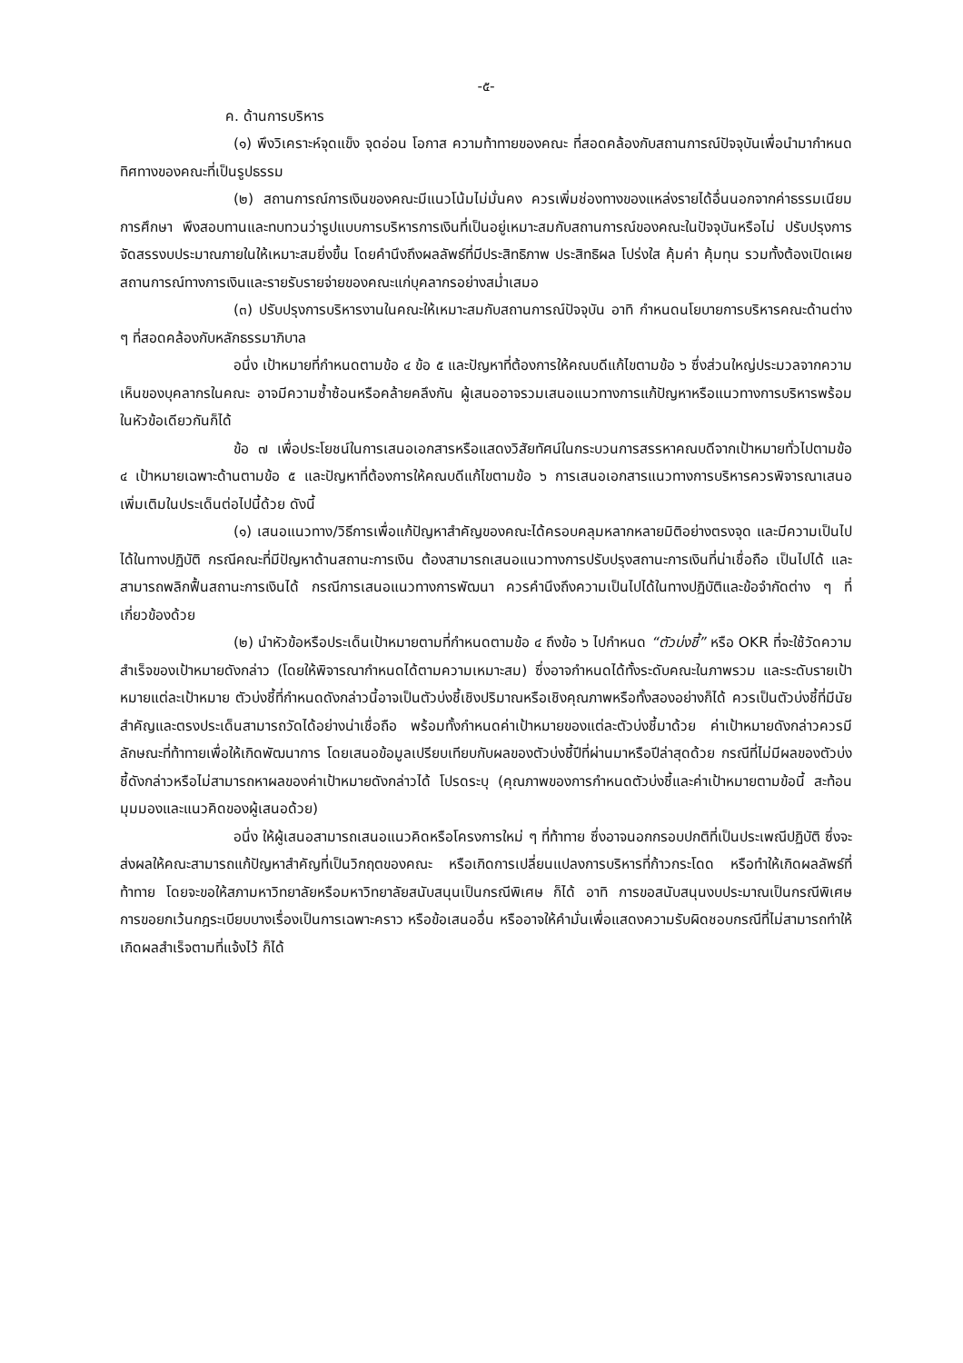-๕-
ค. ด้านการบริหาร
(๑) พึงวิเคราะห์จุดแข็ง จุดอ่อน โอกาส ความท้าทายของคณะ ที่สอดคล้องกับสถานการณ์ปัจจุบันเพื่อนำมากำหนดทิศทางของคณะที่เป็นรูปธรรม
(๒) สถานการณ์การเงินของคณะมีแนวโน้มไม่มั่นคง ควรเพิ่มช่องทางของแหล่งรายได้อื่นนอกจากค่าธรรมเนียมการศึกษา พึงสอบทานและทบทวนว่ารูปแบบการบริหารการเงินที่เป็นอยู่เหมาะสมกับสถานการณ์ของคณะในปัจจุบันหรือไม่ ปรับปรุงการจัดสรรงบประมาณภายในให้เหมาะสมยิ่งขึ้น โดยคำนึงถึงผลลัพธ์ที่มีประสิทธิภาพ ประสิทธิผล โปร่งใส คุ้มค่า คุ้มทุน รวมทั้งต้องเปิดเผยสถานการณ์ทางการเงินและรายรับรายจ่ายของคณะแก่บุคลากรอย่างสม่ำเสมอ
(๓) ปรับปรุงการบริหารงานในคณะให้เหมาะสมกับสถานการณ์ปัจจุบัน อาทิ กำหนดนโยบายการบริหารคณะด้านต่าง ๆ ที่สอดคล้องกับหลักธรรมาภิบาล
อนึ่ง เป้าหมายที่กำหนดตามข้อ ๔ ข้อ ๕ และปัญหาที่ต้องการให้คณบดีแก้ไขตามข้อ ๖ ซึ่งส่วนใหญ่ประมวลจากความเห็นของบุคลากรในคณะ อาจมีความซ้ำซ้อนหรือคล้ายคลึงกัน ผู้เสนออาจรวมเสนอแนวทางการแก้ปัญหาหรือแนวทางการบริหารพร้อมในหัวข้อเดียวกันก็ได้
ข้อ ๗ เพื่อประโยชน์ในการเสนอเอกสารหรือแสดงวิสัยทัศน์ในกระบวนการสรรหาคณบดีจากเป้าหมายทั่วไปตามข้อ ๔ เป้าหมายเฉพาะด้านตามข้อ ๕ และปัญหาที่ต้องการให้คณบดีแก้ไขตามข้อ ๖ การเสนอเอกสารแนวทางการบริหารควรพิจารณาเสนอเพิ่มเติมในประเด็นต่อไปนี้ด้วย ดังนี้
(๑) เสนอแนวทาง/วิธีการเพื่อแก้ปัญหาสำคัญของคณะได้ครอบคลุมหลากหลายมิติอย่างตรงจุด และมีความเป็นไปได้ในทางปฏิบัติ กรณีคณะที่มีปัญหาด้านสถานะการเงิน ต้องสามารถเสนอแนวทางการปรับปรุงสถานะการเงินที่น่าเชื่อถือ เป็นไปได้ และสามารถพลิกฟื้นสถานะการเงินได้ กรณีการเสนอแนวทางการพัฒนา ควรคำนึงถึงความเป็นไปได้ในทางปฏิบัติและข้อจำกัดต่าง ๆ ที่เกี่ยวข้องด้วย
(๒) นำหัวข้อหรือประเด็นเป้าหมายตามที่กำหนดตามข้อ ๔ ถึงข้อ ๖ ไปกำหนด “ตัวบ่งชี้” หรือ OKR ที่จะใช้วัดความสำเร็จของเป้าหมายดังกล่าว (โดยให้พิจารณากำหนดได้ตามความเหมาะสม) ซึ่งอาจกำหนดได้ทั้งระดับคณะในภาพรวม และระดับรายเป้าหมายแต่ละเป้าหมาย ตัวบ่งชี้ที่กำหนดดังกล่าวนี้อาจเป็นตัวบ่งชี้เชิงปริมาณหรือเชิงคุณภาพหรือทั้งสองอย่างก็ได้ ควรเป็นตัวบ่งชี้ที่มีนัยสำคัญและตรงประเด็นสามารถวัดได้อย่างน่าเชื่อถือ พร้อมทั้งกำหนดค่าเป้าหมายของแต่ละตัวบ่งชี้มาด้วย ค่าเป้าหมายดังกล่าวควรมีลักษณะที่ท้าทายเพื่อให้เกิดพัฒนาการ โดยเสนอข้อมูลเปรียบเทียบกับผลของตัวบ่งชี้ปีที่ผ่านมาหรือปีล่าสุดด้วย กรณีที่ไม่มีผลของตัวบ่งชี้ดังกล่าวหรือไม่สามารถหาผลของค่าเป้าหมายดังกล่าวได้ โปรดระบุ (คุณภาพของการกำหนดตัวบ่งชี้และค่าเป้าหมายตามข้อนี้ สะท้อนมุมมองและแนวคิดของผู้เสนอด้วย)
อนึ่ง ให้ผู้เสนอสามารถเสนอแนวคิดหรือโครงการใหม่ ๆ ที่ท้าทาย ซึ่งอาจนอกกรอบปกติที่เป็นประเพณีปฏิบัติ ซึ่งจะส่งผลให้คณะสามารถแก้ปัญหาสำคัญที่เป็นวิกฤตของคณะ หรือเกิดการเปลี่ยนแปลงการบริหารที่ก้าวกระโดด หรือทำให้เกิดผลลัพธ์ที่ท้าทาย โดยจะขอให้สภามหาวิทยาลัยหรือมหาวิทยาลัยสนับสนุนเป็นกรณีพิเศษ ก็ได้ อาทิ การขอสนับสนุนงบประมาณเป็นกรณีพิเศษ การขอยกเว้นกฎระเบียบบางเรื่องเป็นการเฉพาะคราว หรือข้อเสนออื่น หรืออาจให้คำมั่นเพื่อแสดงความรับผิดชอบกรณีที่ไม่สามารถทำให้เกิดผลสำเร็จตามที่แจ้งไว้ ก็ได้